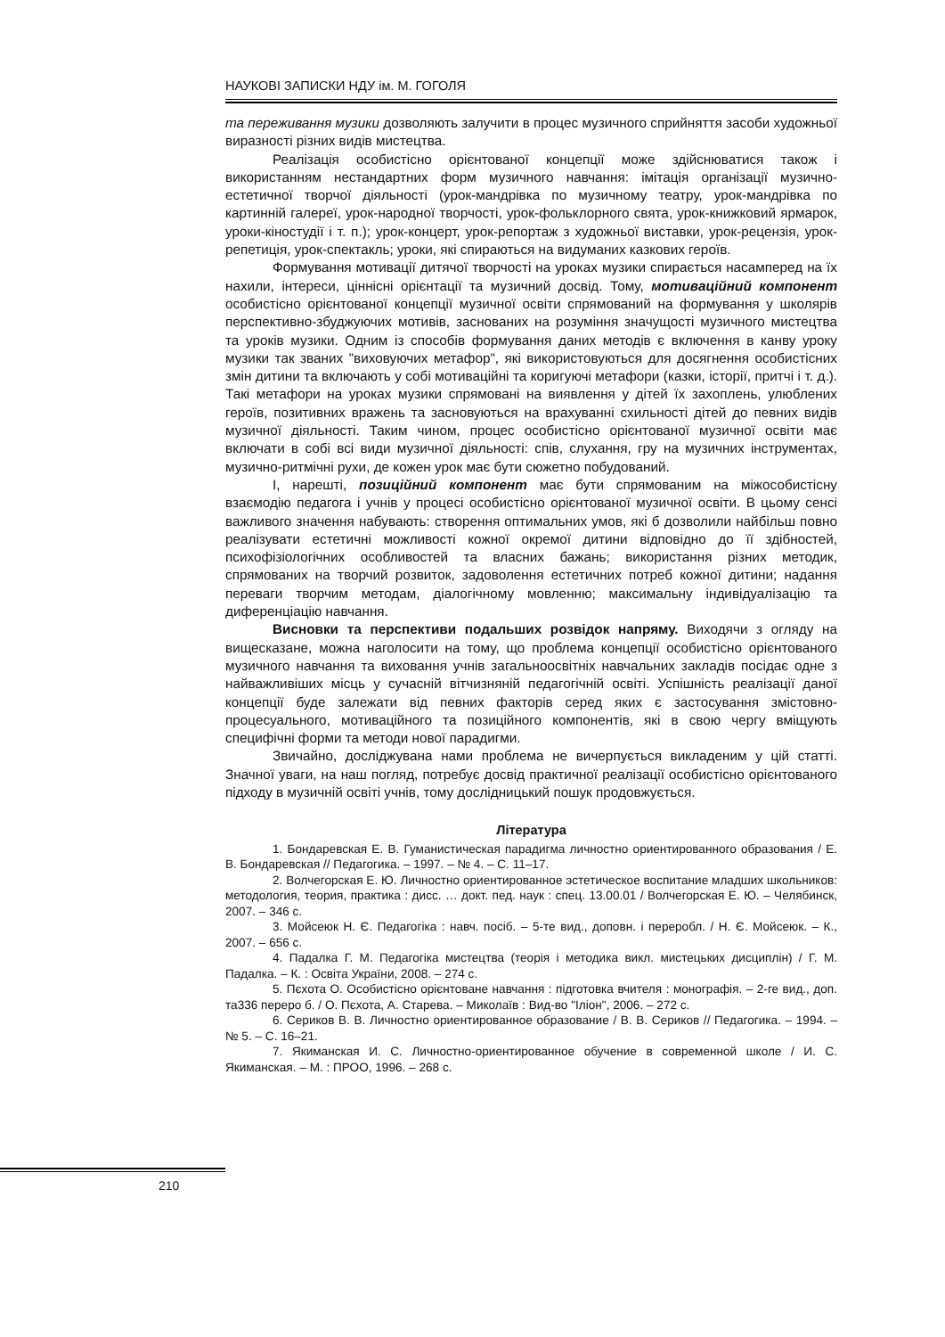НАУКОВІ ЗАПИСКИ НДУ ім. М. ГОГОЛЯ
та переживання музики дозволяють залучити в процес музичного сприйняття засоби художньої виразності різних видів мистецтва.
Реалізація особистісно орієнтованої концепції може здійснюватися також і використанням нестандартних форм музичного навчання: імітація організації музично-естетичної творчої діяльності (урок-мандрівка по музичному театру, урок-мандрівка по картинній галереї, урок-народної творчості, урок-фольклорного свята, урок-книжковий ярмарок, уроки-кіностудії і т. п.); урок-концерт, урок-репортаж з художньої виставки, урок-рецензія, урок-репетиція, урок-спектакль; уроки, які спираються на видуманих казкових героїв.
Формування мотивації дитячої творчості на уроках музики спирається насамперед на їх нахили, інтереси, ціннісні орієнтації та музичний досвід. Тому, мотиваційний компонент особистісно орієнтованої концепції музичної освіти спрямований на формування у школярів перспективно-збуджуючих мотивів, заснованих на розуміння значущості музичного мистецтва та уроків музики. Одним із способів формування даних методів є включення в канву уроку музики так званих "виховуючих метафор", які використовуються для досягнення особистісних змін дитини та включають у собі мотиваційні та коригуючі метафори (казки, історії, притчі і т. д.). Такі метафори на уроках музики спрямовані на виявлення у дітей їх захоплень, улюблених героїв, позитивних вражень та засновуються на врахуванні схильності дітей до певних видів музичної діяльності. Таким чином, процес особистісно орієнтованої музичної освіти має включати в собі всі види музичної діяльності: спів, слухання, гру на музичних інструментах, музично-ритмічні рухи, де кожен урок має бути сюжетно побудований.
І, нарешті, позиційний компонент має бути спрямованим на міжособистісну взаємодію педагога і учнів у процесі особистісно орієнтованої музичної освіти. В цьому сенсі важливого значення набувають: створення оптимальних умов, які б дозволили найбільш повно реалізувати естетичні можливості кожної окремої дитини відповідно до її здібностей, психофізіологічних особливостей та власних бажань; використання різних методик, спрямованих на творчий розвиток, задоволення естетичних потреб кожної дитини; надання переваги творчим методам, діалогічному мовленню; максимальну індивідуалізацію та диференціацію навчання.
Висновки та перспективи подальших розвідок напряму. Виходячи з огляду на вищесказане, можна наголосити на тому, що проблема концепції особистісно орієнтованого музичного навчання та виховання учнів загальноосвітніх навчальних закладів посідає одне з найважливіших місць у сучасній вітчизняній педагогічній освіті. Успішність реалізації даної концепції буде залежати від певних факторів серед яких є застосування змістовно-процесуального, мотиваційного та позиційного компонентів, які в свою чергу вміщують специфічні форми та методи нової парадигми.
Звичайно, досліджувана нами проблема не вичерпується викладеним у цій статті. Значної уваги, на наш погляд, потребує досвід практичної реалізації особистісно орієнтованого підходу в музичній освіті учнів, тому дослідницький пошук продовжується.
Література
1. Бондаревская Е. В. Гуманистическая парадигма личностно ориентированного образования / Е. В. Бондаревская // Педагогика. – 1997. – № 4. – С. 11–17.
2. Волчегорская Е. Ю. Личностно ориентированное эстетическое воспитание младших школьников: методология, теория, практика : дисс. … докт. пед. наук : спец. 13.00.01 / Волчегорская Е. Ю. – Челябинск, 2007. – 346 с.
3. Мойсеюк Н. Є. Педагогіка : навч. посіб. – 5-те вид., доповн. і переробл. / Н. Є. Мойсеюк. – К., 2007. – 656 с.
4. Падалка Г. М. Педагогіка мистецтва (теорія і методика викл. мистецьких дисциплін) / Г. М. Падалка. – К. : Освіта України, 2008. – 274 с.
5. Пєхота О. Особистісно орієнтоване навчання : підготовка вчителя : монографія. – 2-ге вид., доп. та336 переро б. / О. Пєхота, А. Старева. – Миколаїв : Вид-во "Іліон", 2006. – 272 с.
6. Сериков В. В. Личностно ориентированное образование / В. В. Сериков // Педагогика. – 1994. – № 5. – С. 16–21.
7. Якиманская И. С. Личностно-ориентированное обучение в современной школе / И. С. Якиманская. – М. : ПРОО, 1996. – 268 с.
210